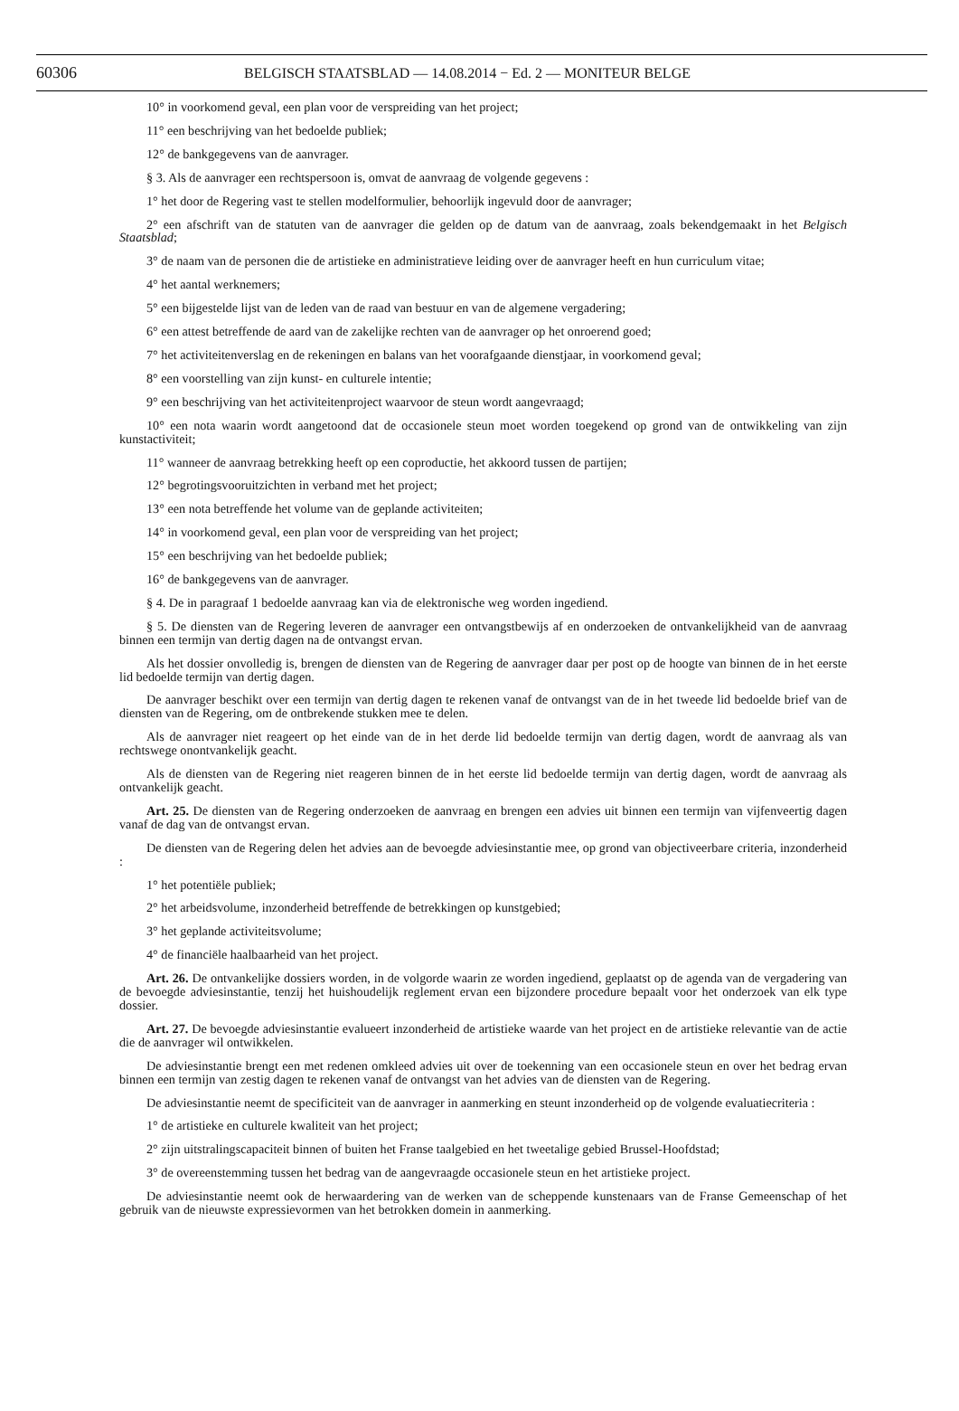60306 BELGISCH STAATSBLAD — 14.08.2014 − Ed. 2 — MONITEUR BELGE
10° in voorkomend geval, een plan voor de verspreiding van het project;
11° een beschrijving van het bedoelde publiek;
12° de bankgegevens van de aanvrager.
§ 3. Als de aanvrager een rechtspersoon is, omvat de aanvraag de volgende gegevens :
1° het door de Regering vast te stellen modelformulier, behoorlijk ingevuld door de aanvrager;
2° een afschrift van de statuten van de aanvrager die gelden op de datum van de aanvraag, zoals bekendgemaakt in het Belgisch Staatsblad;
3° de naam van de personen die de artistieke en administratieve leiding over de aanvrager heeft en hun curriculum vitae;
4° het aantal werknemers;
5° een bijgestelde lijst van de leden van de raad van bestuur en van de algemene vergadering;
6° een attest betreffende de aard van de zakelijke rechten van de aanvrager op het onroerend goed;
7° het activiteitenverslag en de rekeningen en balans van het voorafgaande dienstjaar, in voorkomend geval;
8° een voorstelling van zijn kunst- en culturele intentie;
9° een beschrijving van het activiteitenproject waarvoor de steun wordt aangevraagd;
10° een nota waarin wordt aangetoond dat de occasionele steun moet worden toegekend op grond van de ontwikkeling van zijn kunstactiviteit;
11° wanneer de aanvraag betrekking heeft op een coproductie, het akkoord tussen de partijen;
12° begrotingsvooruitzichten in verband met het project;
13° een nota betreffende het volume van de geplande activiteiten;
14° in voorkomend geval, een plan voor de verspreiding van het project;
15° een beschrijving van het bedoelde publiek;
16° de bankgegevens van de aanvrager.
§ 4. De in paragraaf 1 bedoelde aanvraag kan via de elektronische weg worden ingediend.
§ 5. De diensten van de Regering leveren de aanvrager een ontvangstbewijs af en onderzoeken de ontvankelijkheid van de aanvraag binnen een termijn van dertig dagen na de ontvangst ervan.
Als het dossier onvolledig is, brengen de diensten van de Regering de aanvrager daar per post op de hoogte van binnen de in het eerste lid bedoelde termijn van dertig dagen.
De aanvrager beschikt over een termijn van dertig dagen te rekenen vanaf de ontvangst van de in het tweede lid bedoelde brief van de diensten van de Regering, om de ontbrekende stukken mee te delen.
Als de aanvrager niet reageert op het einde van de in het derde lid bedoelde termijn van dertig dagen, wordt de aanvraag als van rechtswege onontvankelijk geacht.
Als de diensten van de Regering niet reageren binnen de in het eerste lid bedoelde termijn van dertig dagen, wordt de aanvraag als ontvankelijk geacht.
Art. 25. De diensten van de Regering onderzoeken de aanvraag en brengen een advies uit binnen een termijn van vijfenveertig dagen vanaf de dag van de ontvangst ervan.
De diensten van de Regering delen het advies aan de bevoegde adviesinstantie mee, op grond van objectiveerbare criteria, inzonderheid :
1° het potentiële publiek;
2° het arbeidsvolume, inzonderheid betreffende de betrekkingen op kunstgebied;
3° het geplande activiteitsvolume;
4° de financiële haalbaarheid van het project.
Art. 26. De ontvankelijke dossiers worden, in de volgorde waarin ze worden ingediend, geplaatst op de agenda van de vergadering van de bevoegde adviesinstantie, tenzij het huishoudelijk reglement ervan een bijzondere procedure bepaalt voor het onderzoek van elk type dossier.
Art. 27. De bevoegde adviesinstantie evalueert inzonderheid de artistieke waarde van het project en de artistieke relevantie van de actie die de aanvrager wil ontwikkelen.
De adviesinstantie brengt een met redenen omkleed advies uit over de toekenning van een occasionele steun en over het bedrag ervan binnen een termijn van zestig dagen te rekenen vanaf de ontvangst van het advies van de diensten van de Regering.
De adviesinstantie neemt de specificiteit van de aanvrager in aanmerking en steunt inzonderheid op de volgende evaluatiecriteria :
1° de artistieke en culturele kwaliteit van het project;
2° zijn uitstralingscapaciteit binnen of buiten het Franse taalgebied en het tweetalige gebied Brussel-Hoofdstad;
3° de overeenstemming tussen het bedrag van de aangevraagde occasionele steun en het artistieke project.
De adviesinstantie neemt ook de herwaardering van de werken van de scheppende kunstenaars van de Franse Gemeenschap of het gebruik van de nieuwste expressievormen van het betrokken domein in aanmerking.